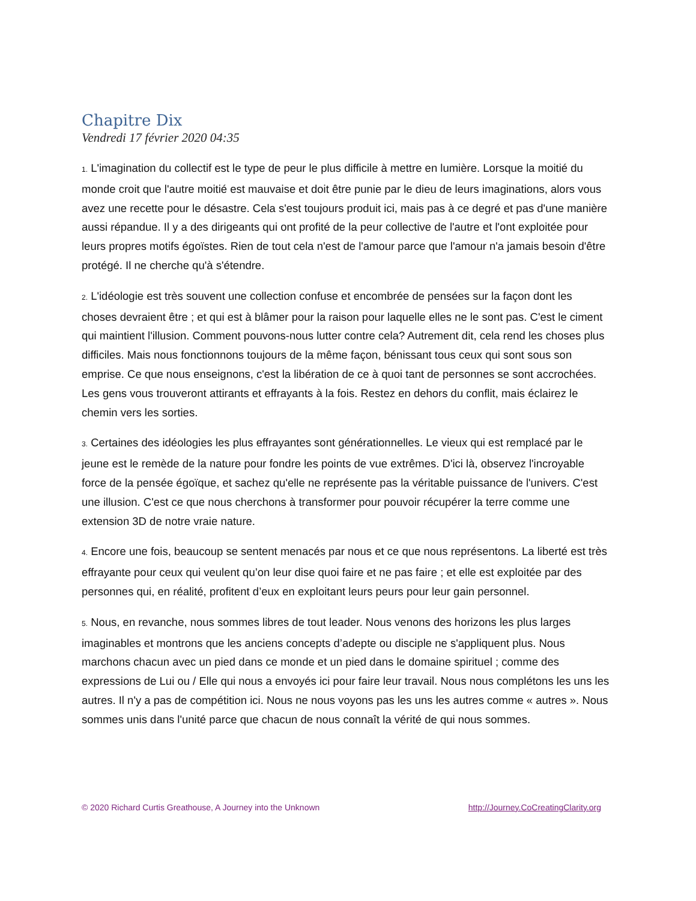Chapitre Dix
Vendredi 17 février 2020 04:35
1. L'imagination du collectif est le type de peur le plus difficile à mettre en lumière. Lorsque la moitié du monde croit que l'autre moitié est mauvaise et doit être punie par le dieu de leurs imaginations, alors vous avez une recette pour le désastre. Cela s'est toujours produit ici, mais pas à ce degré et pas d'une manière aussi répandue. Il y a des dirigeants qui ont profité de la peur collective de l'autre et l'ont exploitée pour leurs propres motifs égoïstes. Rien de tout cela n'est de l'amour parce que l'amour n'a jamais besoin d'être protégé. Il ne cherche qu'à s'étendre.
2. L'idéologie est très souvent une collection confuse et encombrée de pensées sur la façon dont les choses devraient être ; et qui est à blâmer pour la raison pour laquelle elles ne le sont pas. C'est le ciment qui maintient l'illusion. Comment pouvons-nous lutter contre cela? Autrement dit, cela rend les choses plus difficiles. Mais nous fonctionnons toujours de la même façon, bénissant tous ceux qui sont sous son emprise. Ce que nous enseignons, c'est la libération de ce à quoi tant de personnes se sont accrochées. Les gens vous trouveront attirants et effrayants à la fois. Restez en dehors du conflit, mais éclairez le chemin vers les sorties.
3. Certaines des idéologies les plus effrayantes sont générationnelles. Le vieux qui est remplacé par le jeune est le remède de la nature pour fondre les points de vue extrêmes. D'ici là, observez l'incroyable force de la pensée égoïque, et sachez qu'elle ne représente pas la véritable puissance de l'univers. C'est une illusion. C'est ce que nous cherchons à transformer pour pouvoir récupérer la terre comme une extension 3D de notre vraie nature.
4. Encore une fois, beaucoup se sentent menacés par nous et ce que nous représentons. La liberté est très effrayante pour ceux qui veulent qu’on leur dise quoi faire et ne pas faire ; et elle est exploitée par des personnes qui, en réalité, profitent d’eux en exploitant leurs peurs pour leur gain personnel.
5. Nous, en revanche, nous sommes libres de tout leader. Nous venons des horizons les plus larges imaginables et montrons que les anciens concepts d’adepte ou disciple ne s'appliquent plus. Nous marchons chacun avec un pied dans ce monde et un pied dans le domaine spirituel ; comme des expressions de Lui ou / Elle qui nous a envoyés ici pour faire leur travail. Nous nous complétons les uns les autres. Il n'y a pas de compétition ici. Nous ne nous voyons pas les uns les autres comme « autres ». Nous sommes unis dans l'unité parce que chacun de nous connaît la vérité de qui nous sommes.
© 2020 Richard Curtis Greathouse, A Journey into the Unknown http://Journey.CoCreatingClarity.org